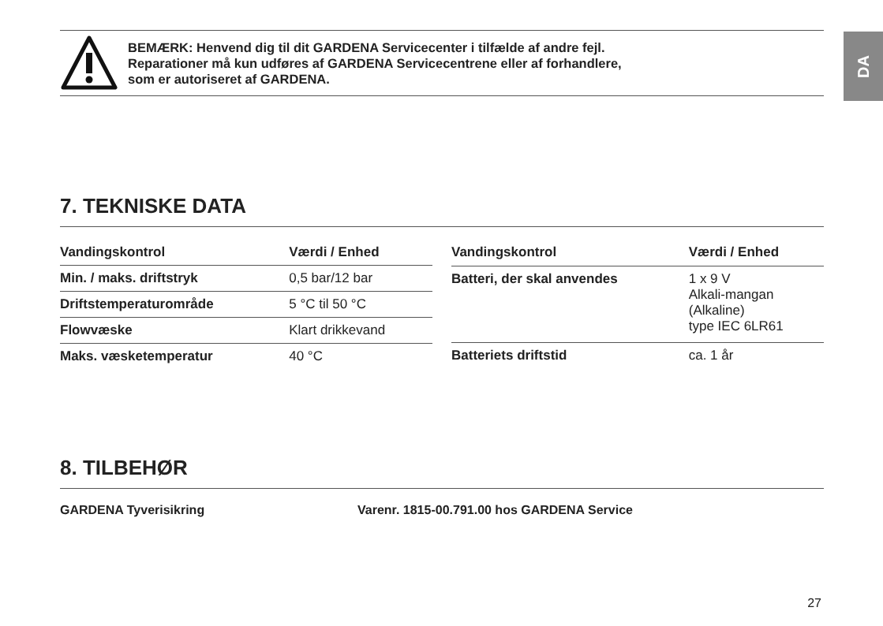DA
BEMÆRK: Henvend dig til dit GARDENA Servicecenter i tilfælde af andre fejl.
Reparationer må kun udføres af GARDENA Servicecentrene eller af forhandlere,
som er autoriseret af GARDENA.
7. TEKNISKE DATA
| Vandingskontrol | Værdi / Enhed |
| --- | --- |
| Min. / maks. driftstryk | 0,5 bar/12 bar |
| Driftstemperaturområde | 5 °C til 50 °C |
| Flowvæske | Klart drikkevand |
| Maks. væsketemperatur | 40 °C |
| Vandingskontrol | Værdi / Enhed |
| --- | --- |
| Batteri, der skal anvendes | 1 x 9 V Alkali-mangan (Alkaline) type IEC 6LR61 |
| Batteriets driftstid | ca. 1 år |
8. TILBEHØR
GARDENA Tyverisikring Varenr. 1815-00.791.00 hos GARDENA Service
27